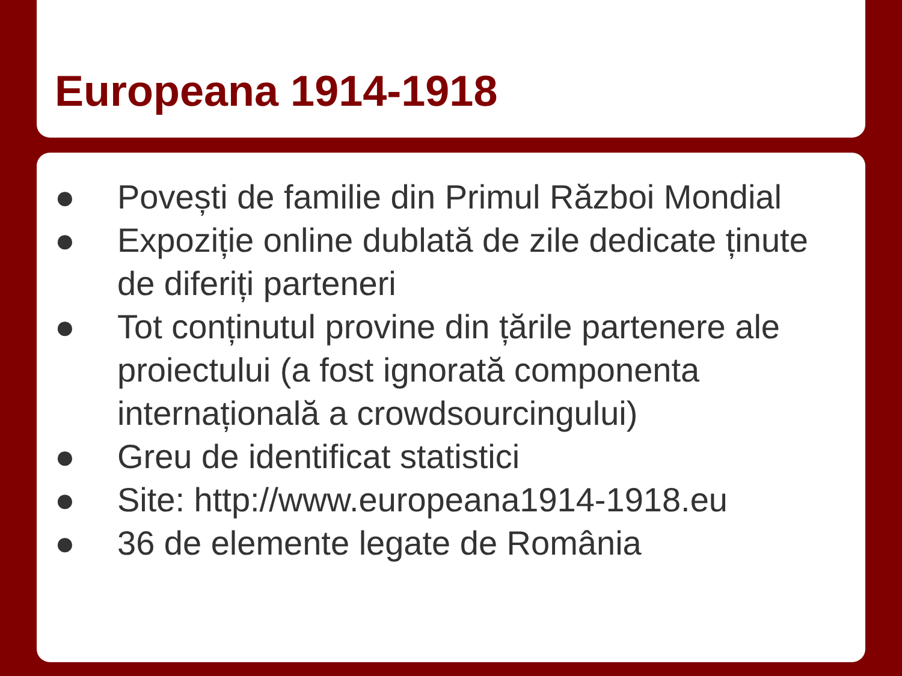Europeana 1914-1918
● Povești de familie din Primul Război Mondial
● Expoziție online dublată de zile dedicate ținute de diferiți parteneri
● Tot conținutul provine din țările partenere ale proiectului (a fost ignorată componenta internațională a crowdsourcingului)
● Greu de identificat statistici
● Site: http://www.europeana1914-1918.eu
● 36 de elemente legate de România